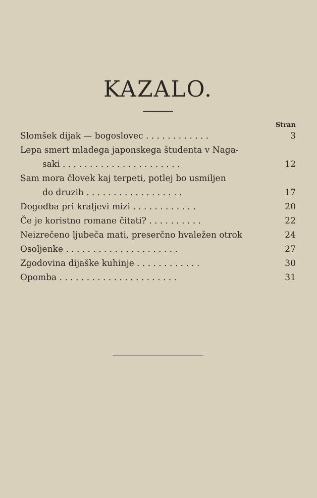KAZALO.
Stran
Slomšek dijak — bogoslovec . . . . . . . . . . . . 3
Lepa smert mladega japonskega študenta v Naga-
saki . . . . . . . . . . . . . . . . . . . . . . 12
Sam mora človek kaj terpeti, potlej bo usmiljen
do druzih . . . . . . . . . . . . . . . . . . 17
Dogodba pri kraljevi mizi . . . . . . . . . . . . 20
Če je koristno romane čitati? . . . . . . . . . . 22
Neizrečeno ljubeča mati, preserčno hvaležen otrok 24
Osoljenke . . . . . . . . . . . . . . . . . . . . . 27
Zgodovina dijaške kuhinje . . . . . . . . . . . . 30
Opomba . . . . . . . . . . . . . . . . . . . . . . 31